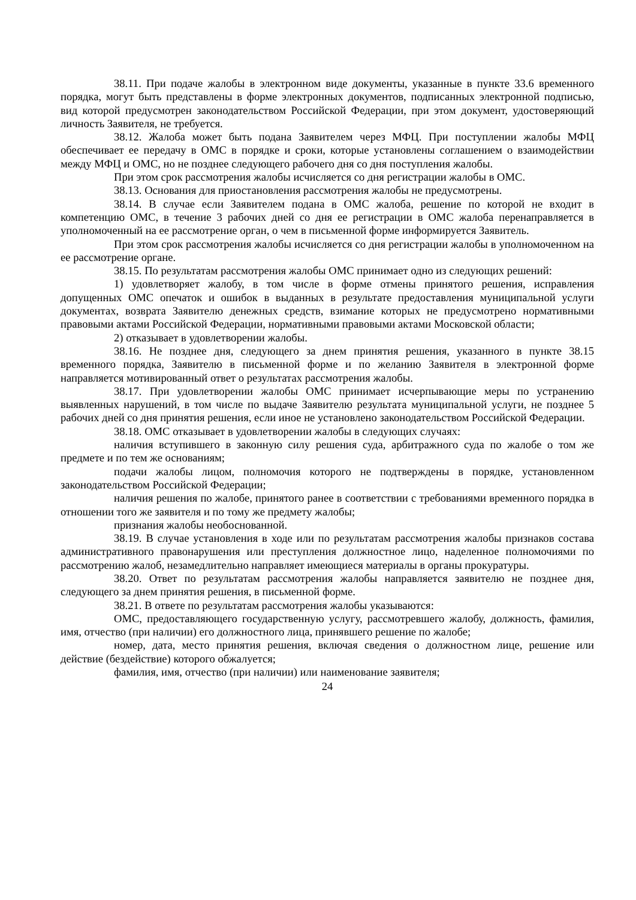38.11. При подаче жалобы в электронном виде документы, указанные в пункте 33.6 временного порядка, могут быть представлены в форме электронных документов, подписанных электронной подписью, вид которой предусмотрен законодательством Российской Федерации, при этом документ, удостоверяющий личность Заявителя, не требуется.
38.12. Жалоба может быть подана Заявителем через МФЦ. При поступлении жалобы МФЦ обеспечивает ее передачу в ОМС в порядке и сроки, которые установлены соглашением о взаимодействии между МФЦ и ОМС, но не позднее следующего рабочего дня со дня поступления жалобы.
При этом срок рассмотрения жалобы исчисляется со дня регистрации жалобы в ОМС.
38.13. Основания для приостановления рассмотрения жалобы не предусмотрены.
38.14. В случае если Заявителем подана в ОМС жалоба, решение по которой не входит в компетенцию ОМС, в течение 3 рабочих дней со дня ее регистрации в ОМС жалоба перенаправляется в уполномоченный на ее рассмотрение орган, о чем в письменной форме информируется Заявитель.
При этом срок рассмотрения жалобы исчисляется со дня регистрации жалобы в уполномоченном на ее рассмотрение органе.
38.15. По результатам рассмотрения жалобы ОМС принимает одно из следующих решений:
1) удовлетворяет жалобу, в том числе в форме отмены принятого решения, исправления допущенных ОМС опечаток и ошибок в выданных в результате предоставления муниципальной услуги документах, возврата Заявителю денежных средств, взимание которых не предусмотрено нормативными правовыми актами Российской Федерации, нормативными правовыми актами Московской области;
2) отказывает в удовлетворении жалобы.
38.16. Не позднее дня, следующего за днем принятия решения, указанного в пункте 38.15 временного порядка, Заявителю в письменной форме и по желанию Заявителя в электронной форме направляется мотивированный ответ о результатах рассмотрения жалобы.
38.17. При удовлетворении жалобы ОМС принимает исчерпывающие меры по устранению выявленных нарушений, в том числе по выдаче Заявителю результата муниципальной услуги, не позднее 5 рабочих дней со дня принятия решения, если иное не установлено законодательством Российской Федерации.
38.18. ОМС отказывает в удовлетворении жалобы в следующих случаях:
наличия вступившего в законную силу решения суда, арбитражного суда по жалобе о том же предмете и по тем же основаниям;
подачи жалобы лицом, полномочия которого не подтверждены в порядке, установленном законодательством Российской Федерации;
наличия решения по жалобе, принятого ранее в соответствии с требованиями временного порядка в отношении того же заявителя и по тому же предмету жалобы;
признания жалобы необоснованной.
38.19. В случае установления в ходе или по результатам рассмотрения жалобы признаков состава административного правонарушения или преступления должностное лицо, наделенное полномочиями по рассмотрению жалоб, незамедлительно направляет имеющиеся материалы в органы прокуратуры.
38.20. Ответ по результатам рассмотрения жалобы направляется заявителю не позднее дня, следующего за днем принятия решения, в письменной форме.
38.21. В ответе по результатам рассмотрения жалобы указываются:
ОМС, предоставляющего государственную услугу, рассмотревшего жалобу, должность, фамилия, имя, отчество (при наличии) его должностного лица, принявшего решение по жалобе;
номер, дата, место принятия решения, включая сведения о должностном лице, решение или действие (бездействие) которого обжалуется;
фамилия, имя, отчество (при наличии) или наименование заявителя;
24